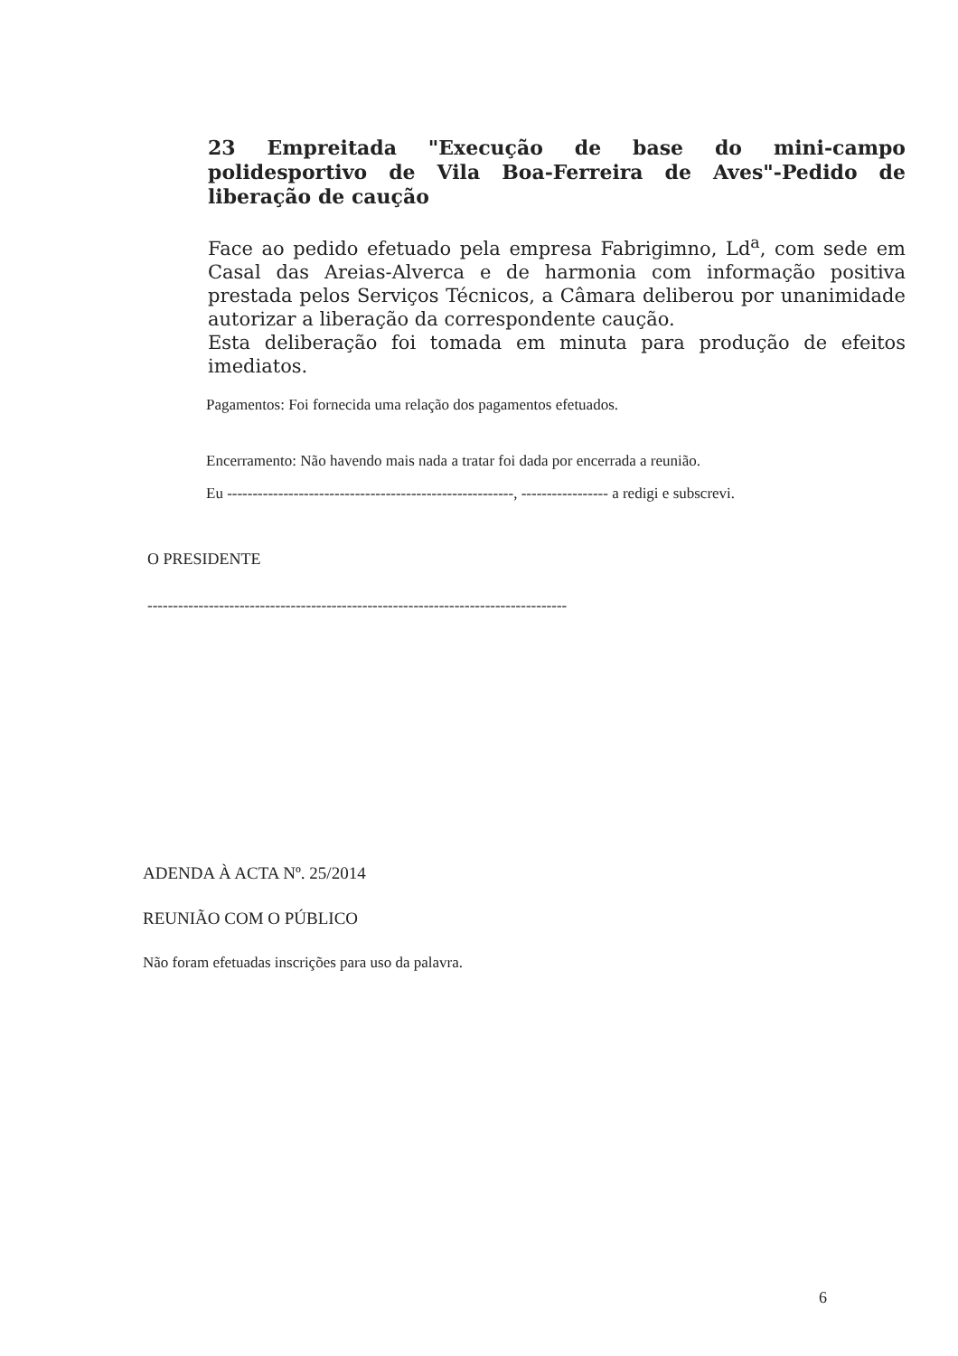23 Empreitada "Execução de base do mini-campo polidesportivo de Vila Boa-Ferreira de Aves"-Pedido de liberação de caução
Face ao pedido efetuado pela empresa Fabrigimno, Ld<sup>a</sup>, com sede em Casal das Areias-Alverca e de harmonia com informação positiva prestada pelos Serviços Técnicos, a Câmara deliberou por unanimidade autorizar a liberação da correspondente caução.
Esta deliberação foi tomada em minuta para produção de efeitos imediatos.
Pagamentos: Foi fornecida uma relação dos pagamentos efetuados.
Encerramento: Não havendo mais nada a tratar foi dada por encerrada a reunião.
Eu --------------------------------------------------------, ----------------- a redigi e subscrevi.
O PRESIDENTE
----------------------------------------------------------------------------------
ADENDA À ACTA Nº. 25/2014
REUNIÃO COM O PÚBLICO
Não foram efetuadas inscrições para uso da palavra.
6